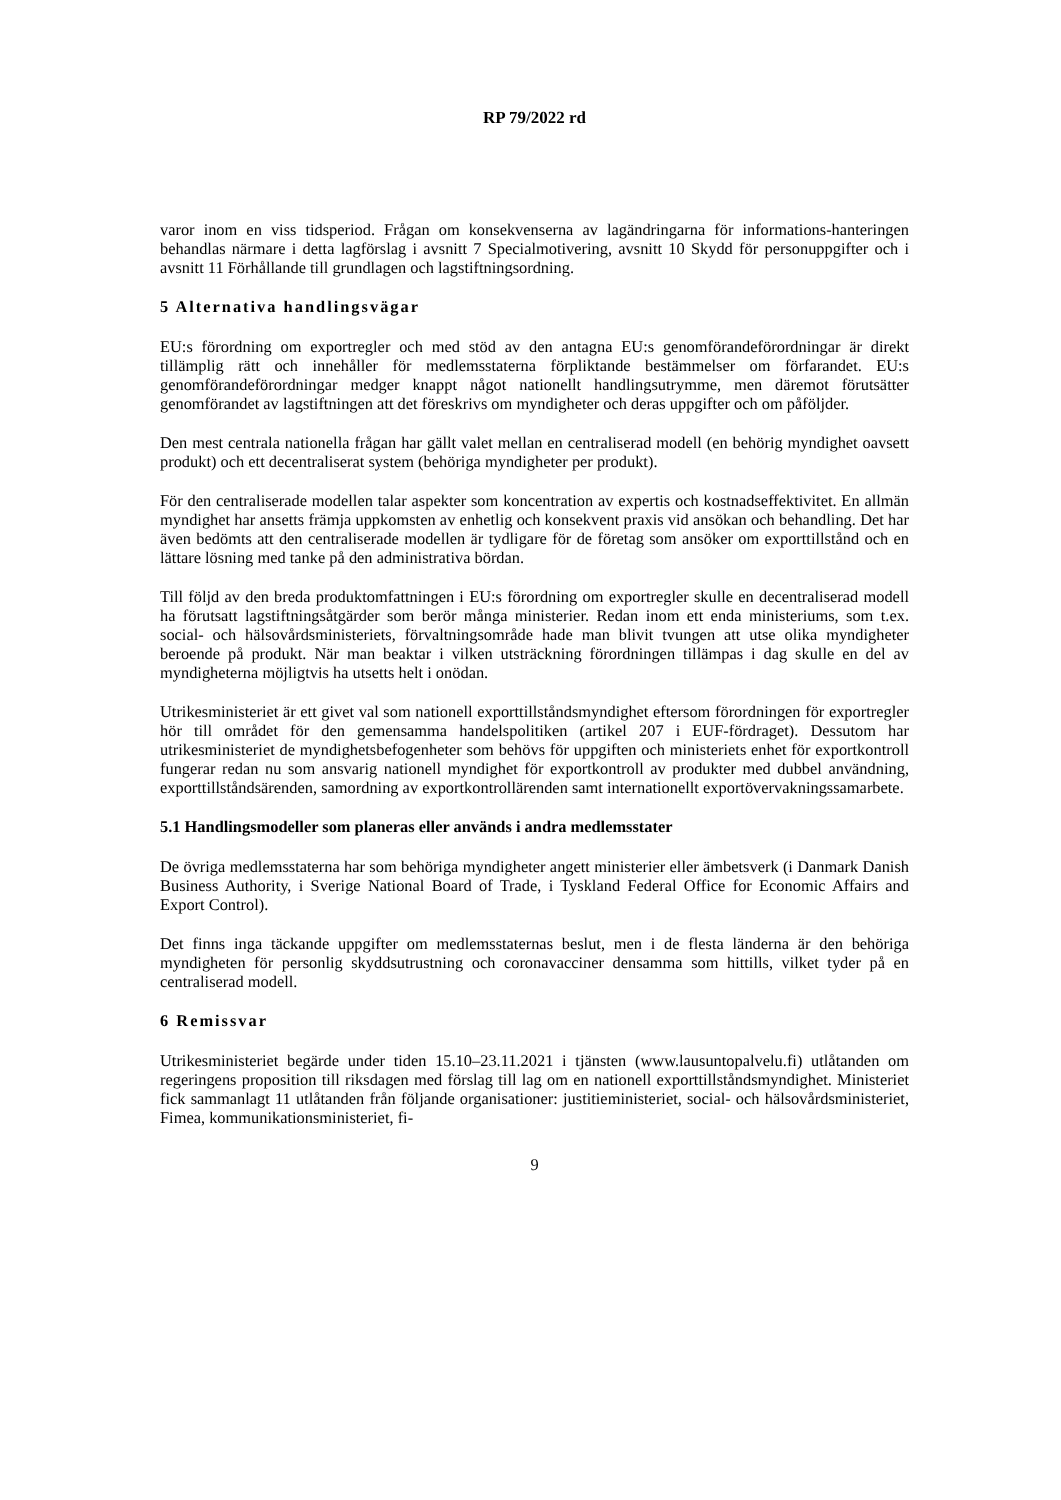RP 79/2022 rd
varor inom en viss tidsperiod. Frågan om konsekvenserna av lagändringarna för informations-hanteringen behandlas närmare i detta lagförslag i avsnitt 7 Specialmotivering, avsnitt 10 Skydd för personuppgifter och i avsnitt 11 Förhållande till grundlagen och lagstiftningsordning.
5 Alternativa handlingsvägar
EU:s förordning om exportregler och med stöd av den antagna EU:s genomförandeförordningar är direkt tillämplig rätt och innehåller för medlemsstaterna förpliktande bestämmelser om förfarandet. EU:s genomförandeförordningar medger knappt något nationellt handlingsutrymme, men däremot förutsätter genomförandet av lagstiftningen att det föreskrivs om myndigheter och deras uppgifter och om påföljder.
Den mest centrala nationella frågan har gällt valet mellan en centraliserad modell (en behörig myndighet oavsett produkt) och ett decentraliserat system (behöriga myndigheter per produkt).
För den centraliserade modellen talar aspekter som koncentration av expertis och kostnadseffektivitet. En allmän myndighet har ansetts främja uppkomsten av enhetlig och konsekvent praxis vid ansökan och behandling. Det har även bedömts att den centraliserade modellen är tydligare för de företag som ansöker om exporttillstånd och en lättare lösning med tanke på den administrativa bördan.
Till följd av den breda produktomfattningen i EU:s förordning om exportregler skulle en decentraliserad modell ha förutsatt lagstiftningsåtgärder som berör många ministerier. Redan inom ett enda ministeriums, som t.ex. social- och hälsovårdsministeriets, förvaltningsområde hade man blivit tvungen att utse olika myndigheter beroende på produkt. När man beaktar i vilken utsträckning förordningen tillämpas i dag skulle en del av myndigheterna möjligtvis ha utsetts helt i onödan.
Utrikesministeriet är ett givet val som nationell exporttillståndsmyndighet eftersom förordningen för exportregler hör till området för den gemensamma handelspolitiken (artikel 207 i EUF-fördraget). Dessutom har utrikesministeriet de myndighetsbefogenheter som behövs för uppgiften och ministeriets enhet för exportkontroll fungerar redan nu som ansvarig nationell myndighet för exportkontroll av produkter med dubbel användning, exporttillståndsärenden, samordning av exportkontrollärenden samt internationellt exportövervakningssamarbete.
5.1 Handlingsmodeller som planeras eller används i andra medlemsstater
De övriga medlemsstaterna har som behöriga myndigheter angett ministerier eller ämbetsverk (i Danmark Danish Business Authority, i Sverige National Board of Trade, i Tyskland Federal Office for Economic Affairs and Export Control).
Det finns inga täckande uppgifter om medlemsstaternas beslut, men i de flesta länderna är den behöriga myndigheten för personlig skyddsutrustning och coronavacciner densamma som hittills, vilket tyder på en centraliserad modell.
6 Remissvar
Utrikesministeriet begärde under tiden 15.10–23.11.2021 i tjänsten (www.lausuntopalvelu.fi) utlåtanden om regeringens proposition till riksdagen med förslag till lag om en nationell exporttillståndsmyndighet. Ministeriet fick sammanlagt 11 utlåtanden från följande organisationer: justitieministeriet, social- och hälsovårdsministeriet, Fimea, kommunikationsministeriet, fi-
9